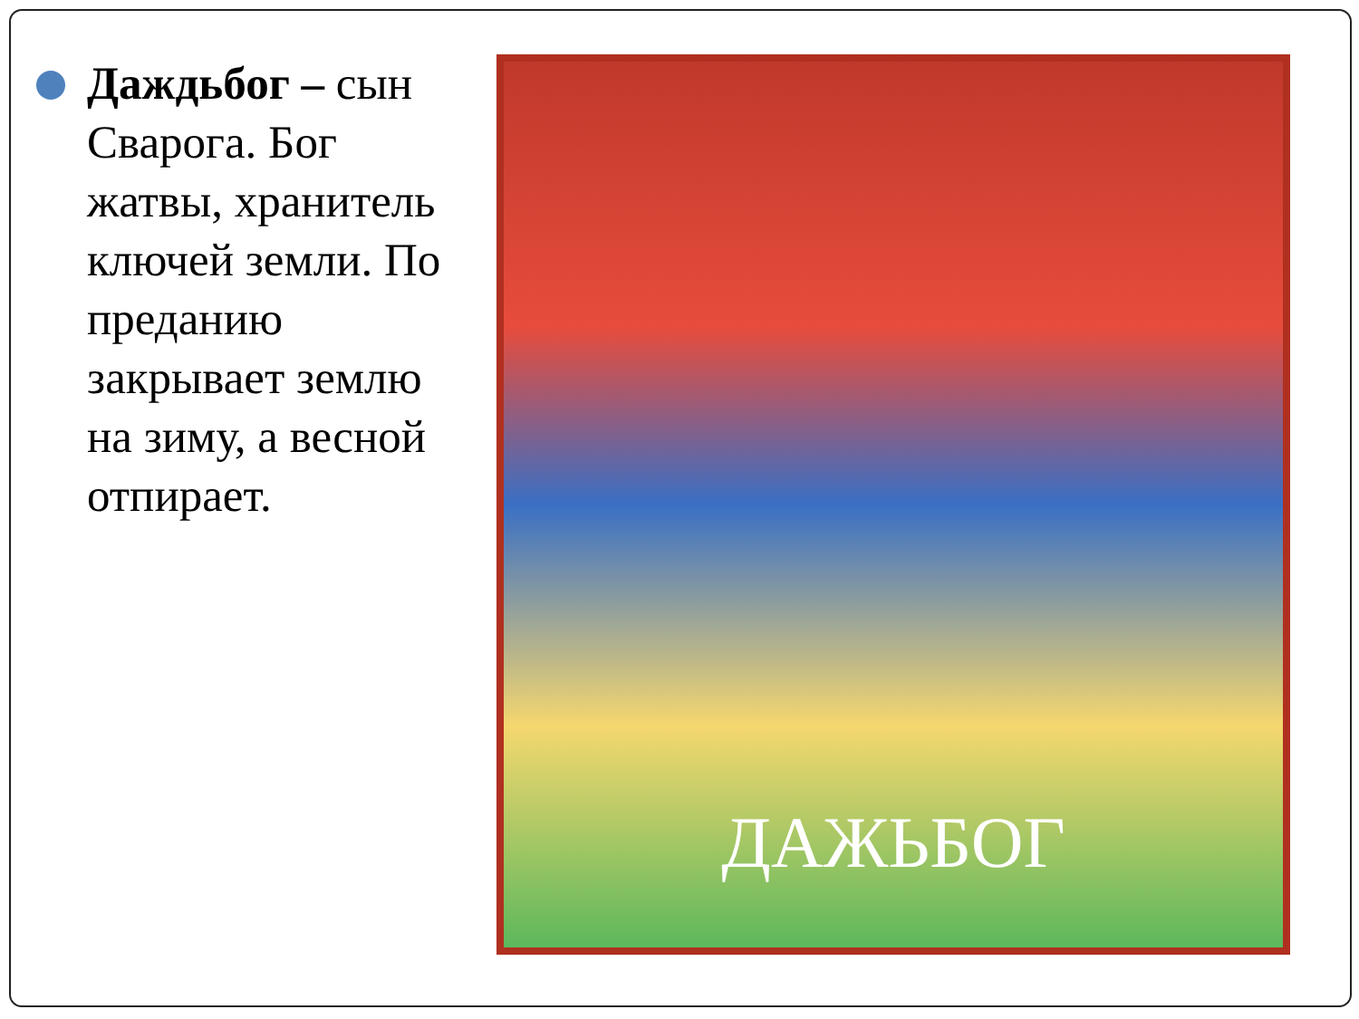Даждьбог – сын Сварога. Бог жатвы, хранитель ключей земли. По преданию закрывает землю на зиму, а весной отпирает.
ДАЖЬБОГ